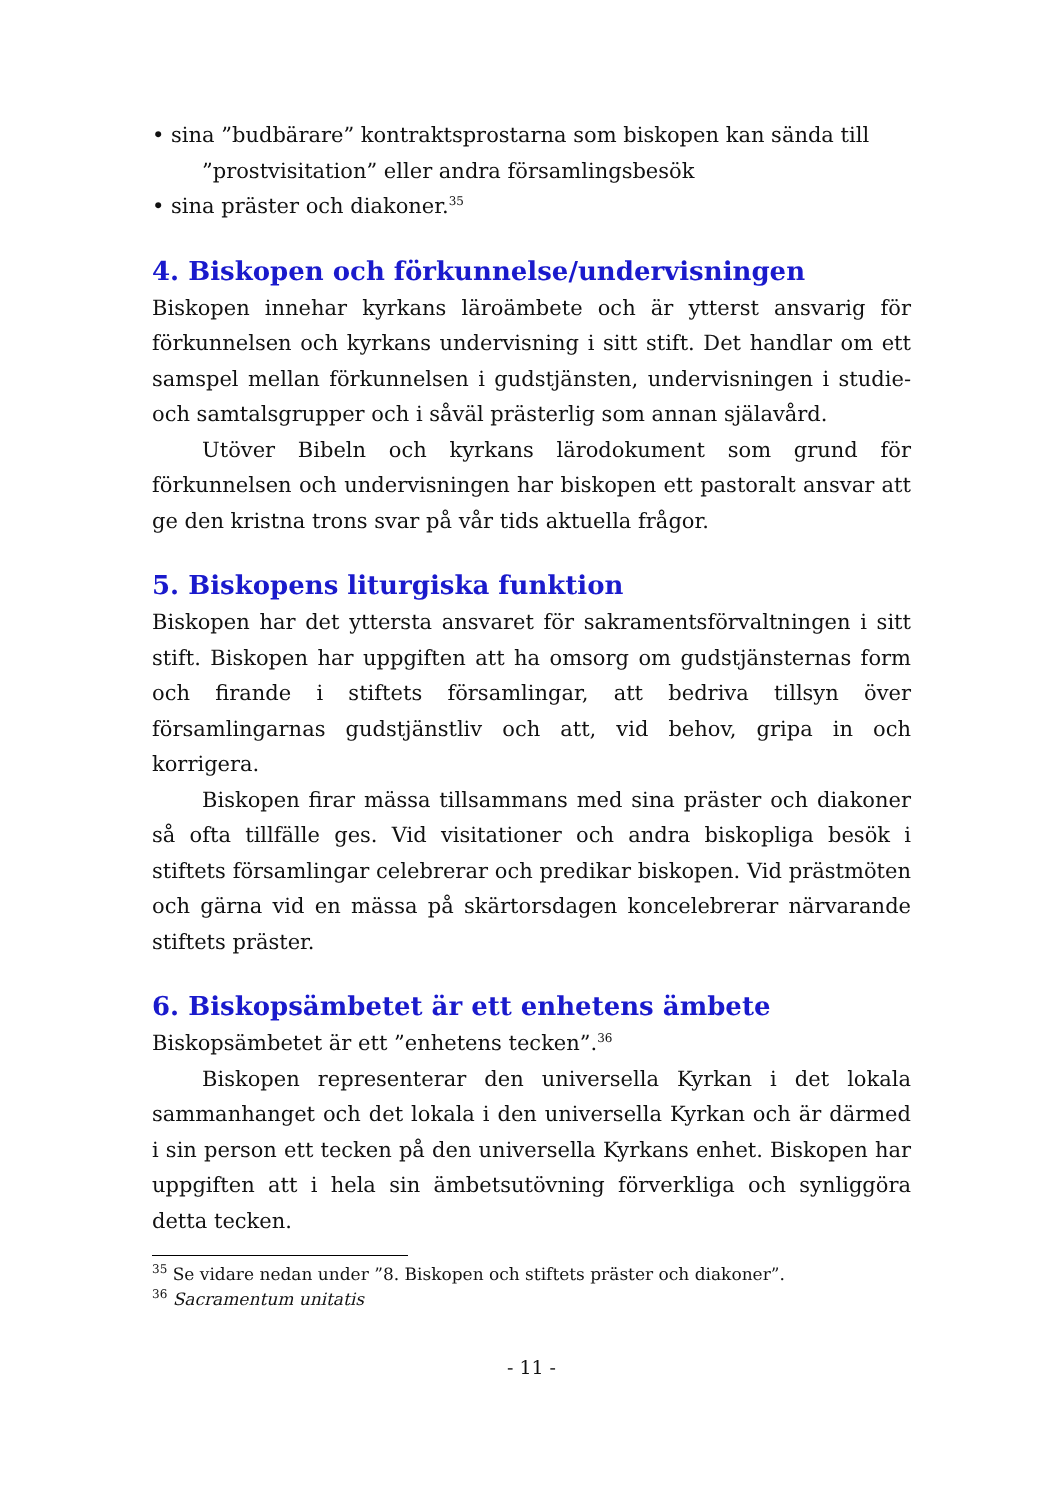• sina ”budbärare” kontraktsprostarna som biskopen kan sända till ”prostvisitation” eller andra församlingsbesök
• sina präster och diakoner.<sup>35</sup>
4. Biskopen och förkunnelse/undervisningen
Biskopen innehar kyrkans läroämbete och är ytterst ansvarig för förkunnelsen och kyrkans undervisning i sitt stift. Det handlar om ett samspel mellan förkunnelsen i gudstjänsten, undervisningen i studie- och samtalsgrupper och i såväl prästerlig som annan själavård.
Utöver Bibeln och kyrkans lärodokument som grund för förkunnelsen och undervisningen har biskopen ett pastoralt ansvar att ge den kristna trons svar på vår tids aktuella frågor.
5. Biskopens liturgiska funktion
Biskopen har det yttersta ansvaret för sakramentsförvaltningen i sitt stift. Biskopen har uppgiften att ha omsorg om gudstjänsternas form och firande i stiftets församlingar, att bedriva tillsyn över församlingarnas gudstjänstliv och att, vid behov, gripa in och korrigera.
Biskopen firar mässa tillsammans med sina präster och diakoner så ofta tillfälle ges. Vid visitationer och andra biskopliga besök i stiftets församlingar celebrerar och predikar biskopen. Vid prästmöten och gärna vid en mässa på skärtorsdagen koncelebrerar närvarande stiftets präster.
6. Biskopsämbetet är ett enhetens ämbete
Biskopsämbetet är ett ”enhetens tecken”.<sup>36</sup>
Biskopen representerar den universella Kyrkan i det lokala sammanhanget och det lokala i den universella Kyrkan och är därmed i sin person ett tecken på den universella Kyrkans enhet. Biskopen har uppgiften att i hela sin ämbetsutövning förverkliga och synliggöra detta tecken.
<sup>35</sup> Se vidare nedan under ”8. Biskopen och stiftets präster och diakoner”.
<sup>36</sup> Sacramentum unitatis
- 11 -